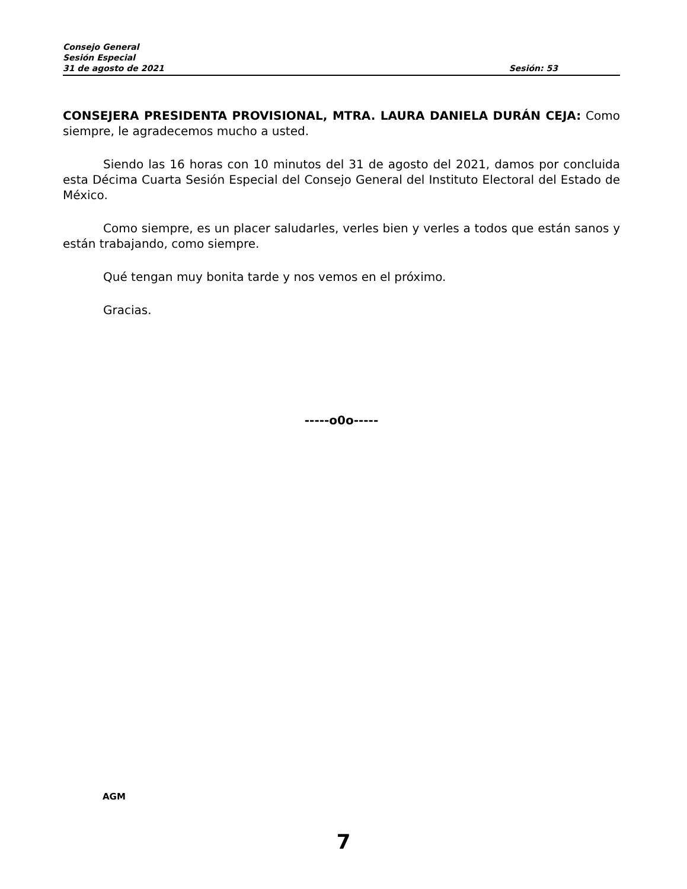Consejo General
Sesión Especial
31 de agosto de 2021 Sesión: 53
CONSEJERA PRESIDENTA PROVISIONAL, MTRA. LAURA DANIELA DURÁN CEJA: Como siempre, le agradecemos mucho a usted.
Siendo las 16 horas con 10 minutos del 31 de agosto del 2021, damos por concluida esta Décima Cuarta Sesión Especial del Consejo General del Instituto Electoral del Estado de México.
Como siempre, es un placer saludarles, verles bien y verles a todos que están sanos y están trabajando, como siempre.
Qué tengan muy bonita tarde y nos vemos en el próximo.
Gracias.
-----o0o-----
AGM
7